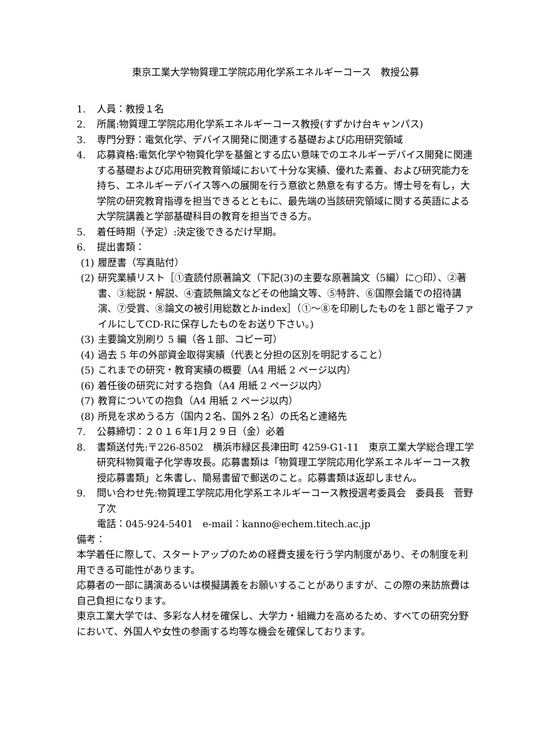東京工業大学物質理工学院応用化学系エネルギーコース　教授公募
1. 人員：教授１名
2. 所属:物質理工学院応用化学系エネルギーコース教授(すずかけ台キャンパス)
3. 専門分野：電気化学、デバイス開発に関連する基礎および応用研究領域
4. 応募資格:電気化学や物質化学を基盤とする広い意味でのエネルギーデバイス開発に関連する基礎および応用研究教育領域において十分な実績、優れた素養、および研究能力を持ち、エネルギーデバイス等への展開を行う意欲と熱意を有する方。博士号を有し，大学院の研究教育指導を担当できるとともに、最先端の当該研究領域に関する英語による大学院講義と学部基礎科目の教育を担当できる方。
5. 着任時期（予定）:決定後できるだけ早期。
6. 提出書類：
(1) 履歴書（写真貼付）
(2) 研究業績リスト［①査読付原著論文（下記(3)の主要な原著論文（5編）に○印）、②著書、③総説・解説、④査読無論文などその他論文等、⑤特許、⑥国際会議での招待講演、⑦受賞、⑧論文の被引用総数とh-index］（①～⑧を印刷したものを１部と電子ファイルにしてCD-Rに保存したものをお送り下さい。)
(3) 主要論文別刷り 5 編（各１部、コピー可）
(4) 過去 5 年の外部資金取得実績（代表と分担の区別を明記すること）
(5) これまでの研究・教育実績の概要（A4 用紙 2 ページ以内）
(6) 着任後の研究に対する抱負（A4 用紙 2 ページ以内）
(7) 教育についての抱負（A4 用紙 2 ページ以内）
(8) 所見を求めうる方（国内２名、国外２名）の氏名と連絡先
7. 公募締切：２０１６年1月２９日（金）必着
8. 書類送付先:〒226-8502　横浜市緑区長津田町 4259-G1-11　東京工業大学総合理工学研究科物質電子化学専攻長。応募書類は「物質理工学院応用化学系エネルギーコース教授応募書類」と朱書し、簡易書留で郵送のこと。応募書類は返却しません。
9. 問い合わせ先:物質理工学院応用化学系エネルギーコース教授選考委員会　委員長　菅野 了次
電話：045-924-5401　e-mail：kanno@echem.titech.ac.jp
備考：
本学着任に際して、スタートアップのための経費支援を行う学内制度があり、その制度を利用できる可能性があります。
応募者の一部に講演あるいは模擬講義をお願いすることがありますが、この際の来訪旅費は自己負担になります。
東京工業大学では、多彩な人材を確保し、大学力・組織力を高めるため、すべての研究分野において、外国人や女性の参画する均等な機会を確保しております。